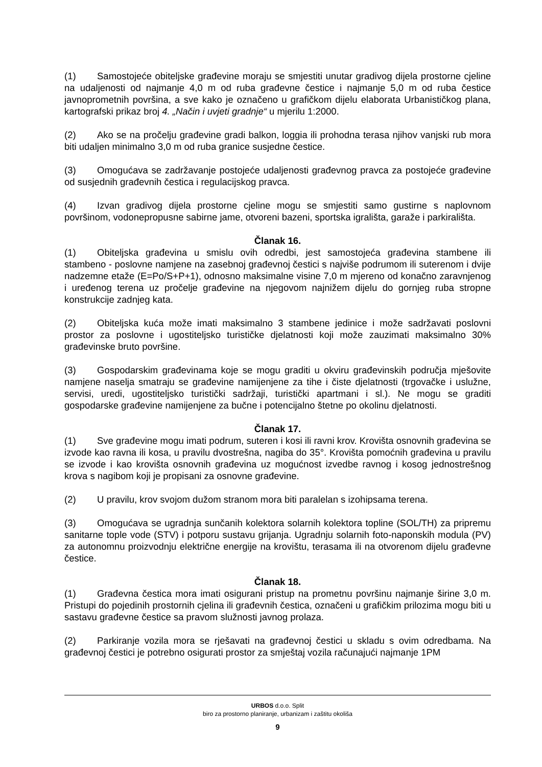(1) Samostojeće obiteljske građevine moraju se smjestiti unutar gradivog dijela prostorne cjeline na udaljenosti od najmanje 4,0 m od ruba građevne čestice i najmanje 5,0 m od ruba čestice javnoprometnih površina, a sve kako je označeno u grafičkom dijelu elaborata Urbanističkog plana, kartografski prikaz broj 4. „Način i uvjeti gradnje“ u mjerilu 1:2000.
(2) Ako se na pročelju građevine gradi balkon, loggia ili prohodna terasa njihov vanjski rub mora biti udaljen minimalno 3,0 m od ruba granice susjedne čestice.
(3) Omogućava se zadržavanje postojeće udaljenosti građevnog pravca za postojeće građevine od susjednih građevnih čestica i regulacijskog pravca.
(4) Izvan gradivog dijela prostorne cjeline mogu se smjestiti samo gustirne s naplovnom površinom, vodonepropusne sabirne jame, otvoreni bazeni, sportska igrališta, garaže i parkirališta.
Članak 16.
(1) Obiteljska građevina u smislu ovih odredbi, jest samostojeća građevina stambene ili stambeno - poslovne namjene na zasebnoj građevnoj čestici s najviše podrumom ili suterenom i dvije nadzemne etaže (E=Po/S+P+1), odnosno maksimalne visine 7,0 m mjereno od konačno zaravnjenog i uređenog terena uz pročelje građevine na njegovom najnižem dijelu do gornjeg ruba stropne konstrukcije zadnjeg kata.
(2) Obiteljska kuća može imati maksimalno 3 stambene jedinice i može sadržavati poslovni prostor za poslovne i ugostiteljsko turističke djelatnosti koji može zauzimati maksimalno 30% građevinske bruto površine.
(3) Gospodarskim građevinama koje se mogu graditi u okviru građevinskih područja mješovite namjene naselja smatraju se građevine namijenjene za tihe i čiste djelatnosti (trgovačke i uslužne, servisi, uredi, ugostiteljsko turistički sadržaji, turistički apartmani i sl.). Ne mogu se graditi gospodarske građevine namijenjene za bučne i potencijalno štetne po okolinu djelatnosti.
Članak 17.
(1) Sve građevine mogu imati podrum, suteren i kosi ili ravni krov. Krovišta osnovnih građevina se izvode kao ravna ili kosa, u pravilu dvostrešna, nagiba do 35°. Krovišta pomoćnih građevina u pravilu se izvode i kao krovišta osnovnih građevina uz mogućnost izvedbe ravnog i kosog jednostrešnog krova s nagibom koji je propisani za osnovne građevine.
(2) U pravilu, krov svojom dužom stranom mora biti paralelan s izohipsama terena.
(3) Omogućava se ugradnja sunčanih kolektora solarnih kolektora topline (SOL/TH) za pripremu sanitarne tople vode (STV) i potporu sustavu grijanja. Ugradnju solarnih foto-naponskih modula (PV) za autonomnu proizvodnju električne energije na krovištu, terasama ili na otvorenom dijelu građevne čestice.
Članak 18.
(1) Građevna čestica mora imati osigurani pristup na prometnu površinu najmanje širine 3,0 m. Pristupi do pojedinih prostornih cjelina ili građevnih čestica, označeni u grafičkim prilozima mogu biti u sastavu građevne čestice sa pravom služnosti javnog prolaza.
(2) Parkiranje vozila mora se rješavati na građevnoj čestici u skladu s ovim odredbama. Na građevnoj čestici je potrebno osigurati prostor za smještaj vozila računajući najmanje 1PM
URBOS d.o.o. Split
biro za prostorno planiranje, urbanizam i zaštitu okoliša
9